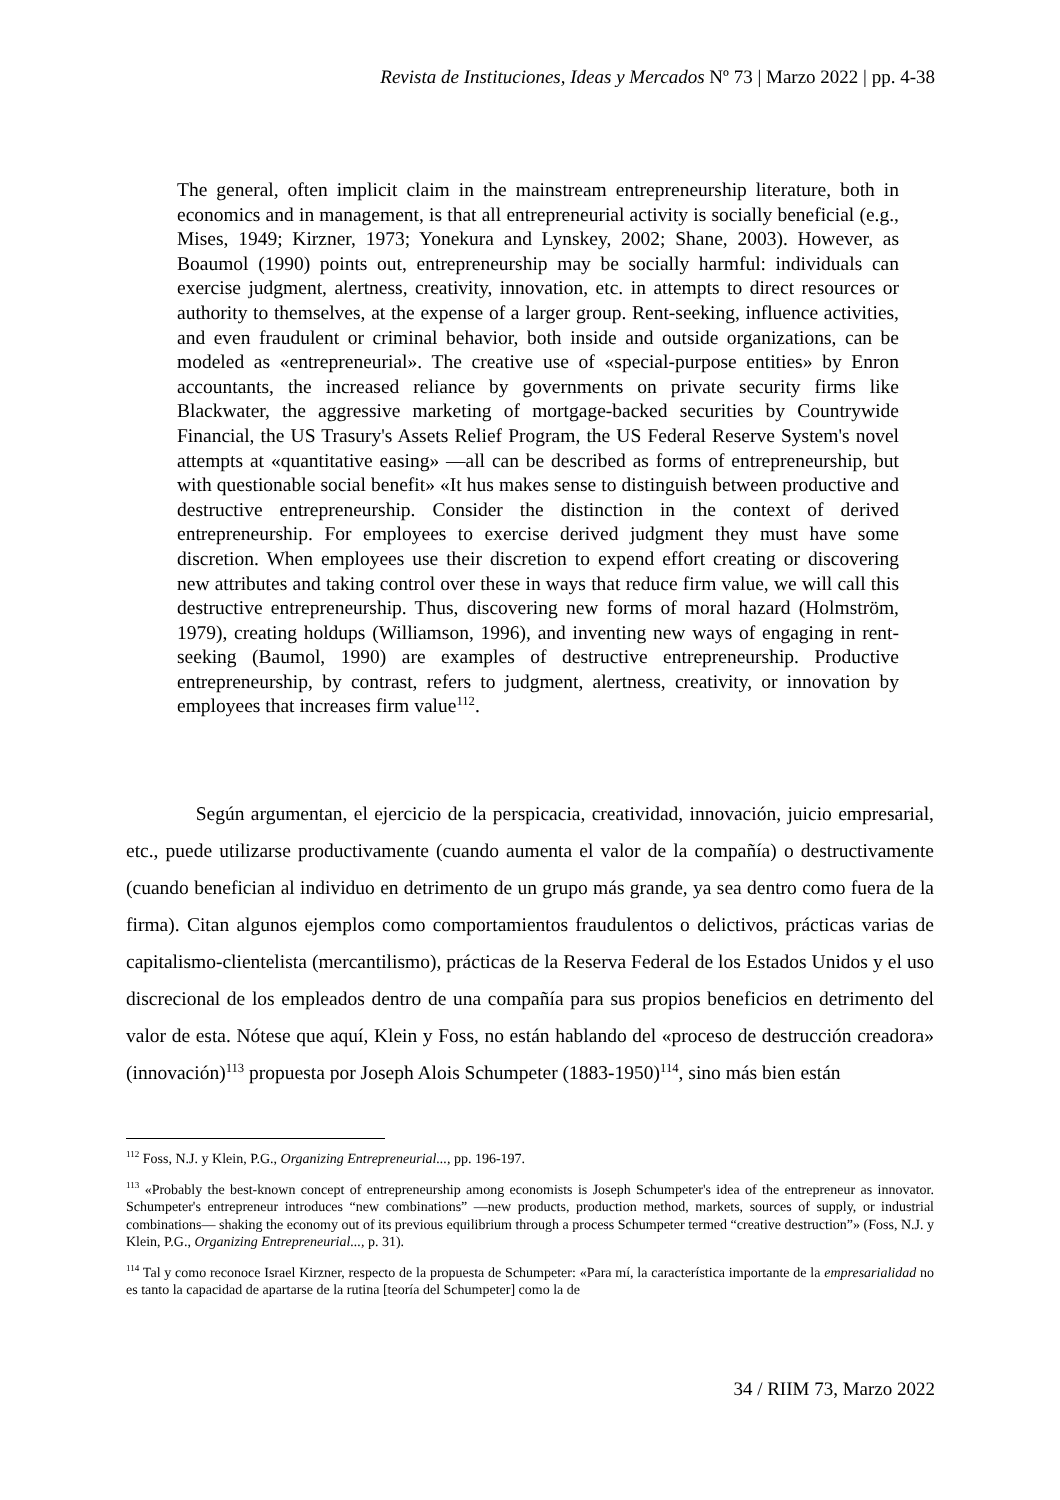Revista de Instituciones, Ideas y Mercados Nº 73 | Marzo 2022 | pp. 4-38
The general, often implicit claim in the mainstream entrepreneurship literature, both in economics and in management, is that all entrepreneurial activity is socially beneficial (e.g., Mises, 1949; Kirzner, 1973; Yonekura and Lynskey, 2002; Shane, 2003). However, as Boaumol (1990) points out, entrepreneurship may be socially harmful: individuals can exercise judgment, alertness, creativity, innovation, etc. in attempts to direct resources or authority to themselves, at the expense of a larger group. Rent-seeking, influence activities, and even fraudulent or criminal behavior, both inside and outside organizations, can be modeled as «entrepreneurial». The creative use of «special-purpose entities» by Enron accountants, the increased reliance by governments on private security firms like Blackwater, the aggressive marketing of mortgage-backed securities by Countrywide Financial, the US Trasury's Assets Relief Program, the US Federal Reserve System's novel attempts at «quantitative easing» —all can be described as forms of entrepreneurship, but with questionable social benefit» «It hus makes sense to distinguish between productive and destructive entrepreneurship. Consider the distinction in the context of derived entrepreneurship. For employees to exercise derived judgment they must have some discretion. When employees use their discretion to expend effort creating or discovering new attributes and taking control over these in ways that reduce firm value, we will call this destructive entrepreneurship. Thus, discovering new forms of moral hazard (Holmström, 1979), creating holdups (Williamson, 1996), and inventing new ways of engaging in rent-seeking (Baumol, 1990) are examples of destructive entrepreneurship. Productive entrepreneurship, by contrast, refers to judgment, alertness, creativity, or innovation by employees that increases firm value<sup>112</sup>.
Según argumentan, el ejercicio de la perspicacia, creatividad, innovación, juicio empresarial, etc., puede utilizarse productivamente (cuando aumenta el valor de la compañía) o destructivamente (cuando benefician al individuo en detrimento de un grupo más grande, ya sea dentro como fuera de la firma). Citan algunos ejemplos como comportamientos fraudulentos o delictivos, prácticas varias de capitalismo-clientelista (mercantilismo), prácticas de la Reserva Federal de los Estados Unidos y el uso discrecional de los empleados dentro de una compañía para sus propios beneficios en detrimento del valor de esta. Nótese que aquí, Klein y Foss, no están hablando del «proceso de destrucción creadora» (innovación)<sup>113</sup> propuesta por Joseph Alois Schumpeter (1883-1950)<sup>114</sup>, sino más bien están
<sup>112</sup> Foss, N.J. y Klein, P.G., Organizing Entrepreneurial..., pp. 196-197.
<sup>113</sup> «Probably the best-known concept of entrepreneurship among economists is Joseph Schumpeter's idea of the entrepreneur as innovator. Schumpeter's entrepreneur introduces “new combinations” —new products, production method, markets, sources of supply, or industrial combinations— shaking the economy out of its previous equilibrium through a process Schumpeter termed “creative destruction”» (Foss, N.J. y Klein, P.G., Organizing Entrepreneurial..., p. 31).
<sup>114</sup> Tal y como reconoce Israel Kirzner, respecto de la propuesta de Schumpeter: «Para mí, la característica importante de la empresarialidad no es tanto la capacidad de apartarse de la rutina [teoría del Schumpeter] como la de
34 / RIIM 73, Marzo 2022